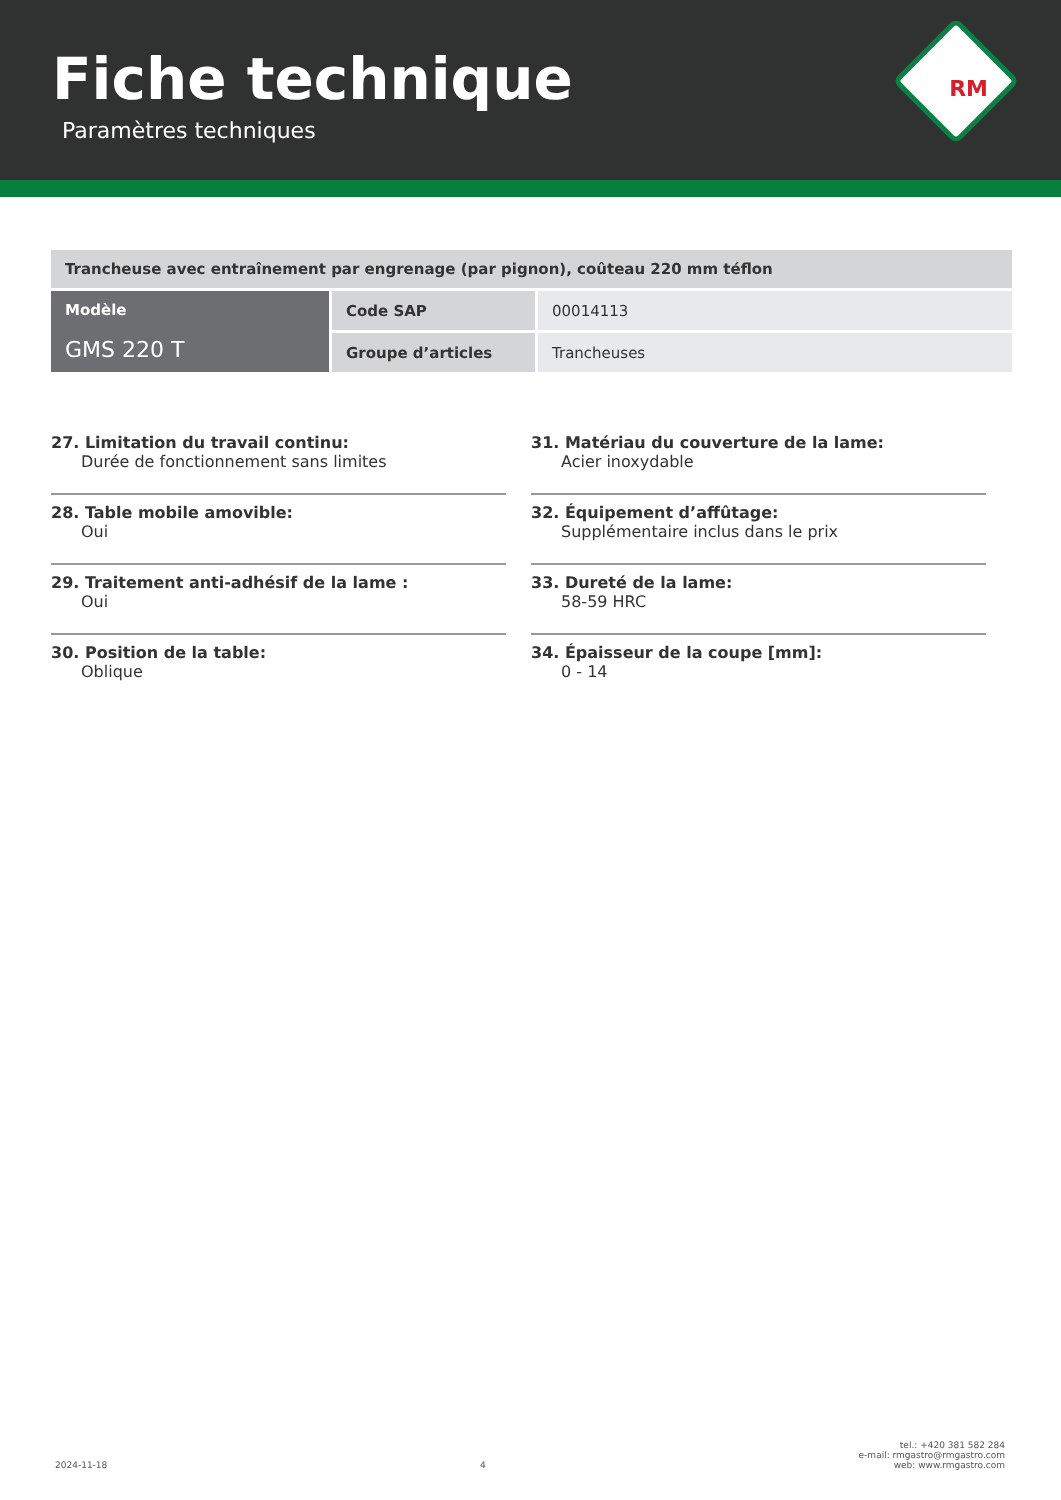Fiche technique
Paramètres techniques
RM
| Trancheuse avec entraînement par engrenage (par pignon), coûteau 220 mm téflon | | |
| Modèle GMS 220 T | Code SAP | 00014113 |
| | Groupe d’articles | Trancheuses |
27. Limitation du travail continu:
Durée de fonctionnement sans limites
28. Table mobile amovible:
Oui
29. Traitement anti-adhésif de la lame :
Oui
30. Position de la table:
Oblique
31. Matériau du couverture de la lame:
Acier inoxydable
32. Équipement d’affûtage:
Supplémentaire inclus dans le prix
33. Dureté de la lame:
58-59 HRC
34. Épaisseur de la coupe [mm]:
0 - 14
2024-11-18
4
tel.: +420 381 582 284
e-mail: rmgastro@rmgastro.com
web: www.rmgastro.com